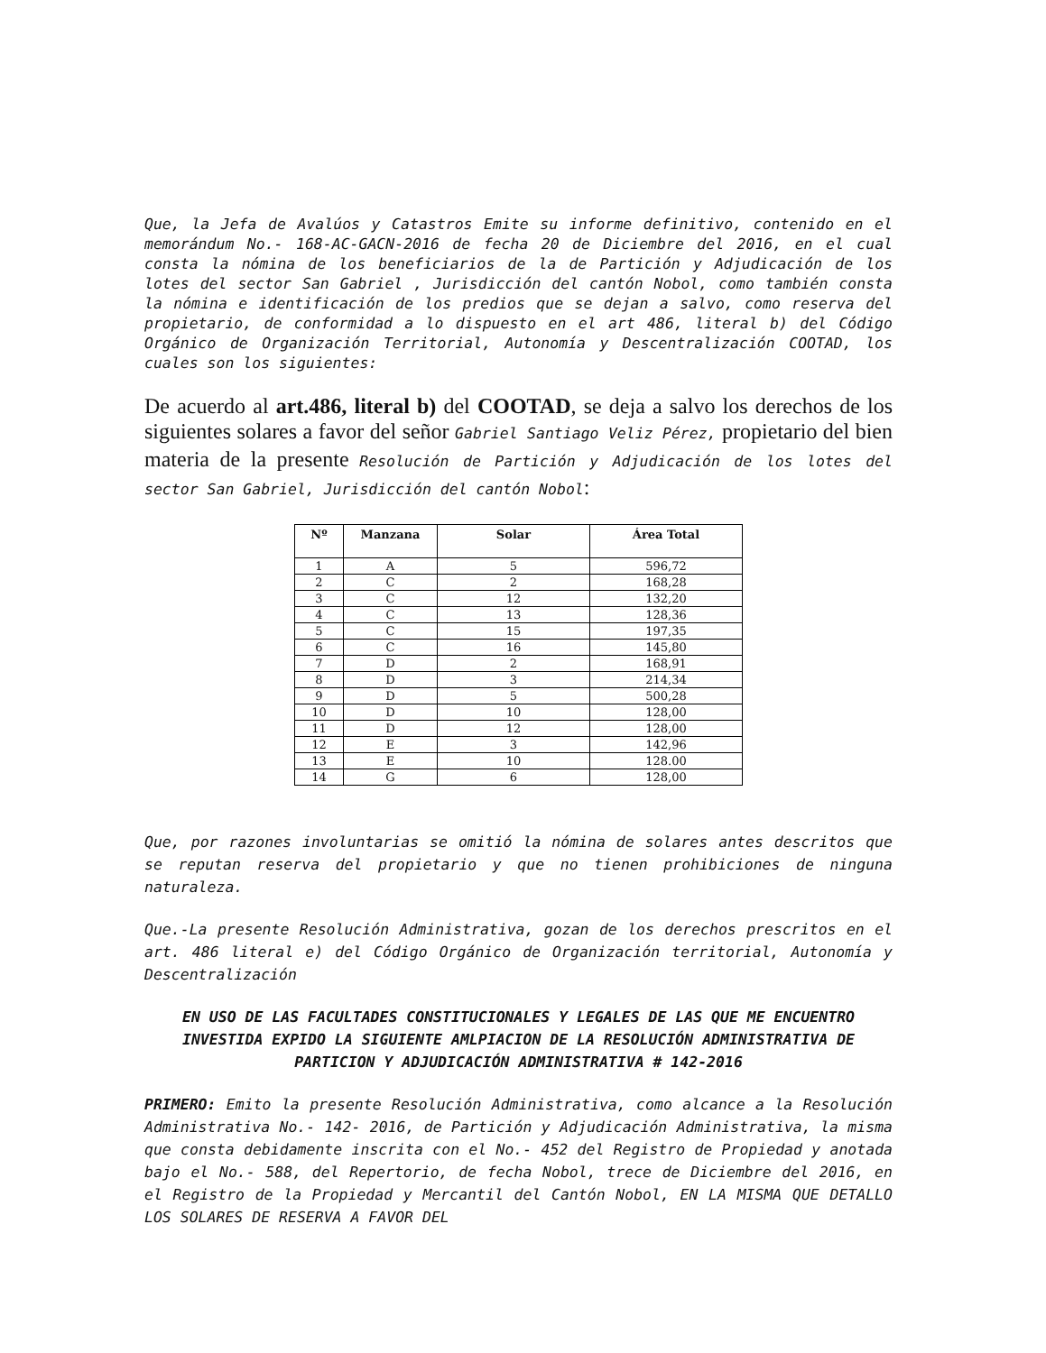Que, la Jefa de Avalúos y Catastros Emite su informe definitivo, contenido en el memorándum No.- 168-AC-GACN-2016 de fecha 20 de Diciembre del 2016, en el cual consta la nómina de los beneficiarios de la de Partición y Adjudicación de los lotes del sector San Gabriel , Jurisdicción del cantón Nobol, como también consta la nómina e identificación de los predios que se dejan a salvo, como reserva del propietario, de conformidad a lo dispuesto en el art 486, literal b) del Código Orgánico de Organización Territorial, Autonomía y Descentralización COOTAD, los cuales son los siguientes:
De acuerdo al art.486, literal b) del COOTAD, se deja a salvo los derechos de los siguientes solares a favor del señor Gabriel Santiago Veliz Pérez, propietario del bien materia de la presente Resolución de Partición y Adjudicación de los lotes del sector San Gabriel, Jurisdicción del cantón Nobol:
| Nº | Manzana | Solar | Área Total |
| --- | --- | --- | --- |
| 1 | A | 5 | 596,72 |
| 2 | C | 2 | 168,28 |
| 3 | C | 12 | 132,20 |
| 4 | C | 13 | 128,36 |
| 5 | C | 15 | 197,35 |
| 6 | C | 16 | 145,80 |
| 7 | D | 2 | 168,91 |
| 8 | D | 3 | 214,34 |
| 9 | D | 5 | 500,28 |
| 10 | D | 10 | 128,00 |
| 11 | D | 12 | 128,00 |
| 12 | E | 3 | 142,96 |
| 13 | E | 10 | 128.00 |
| 14 | G | 6 | 128,00 |
Que, por razones involuntarias se omitió la nómina de solares antes descritos que se reputan reserva del propietario y que no tienen prohibiciones de ninguna naturaleza.
Que.-La presente Resolución Administrativa, gozan de los derechos prescritos en el art. 486 literal e) del Código Orgánico de Organización territorial, Autonomía y Descentralización
EN USO DE LAS FACULTADES CONSTITUCIONALES Y LEGALES DE LAS QUE ME ENCUENTRO INVESTIDA EXPIDO LA SIGUIENTE AMLPIACION DE LA RESOLUCIÓN ADMINISTRATIVA DE PARTICION Y ADJUDICACIÓN ADMINISTRATIVA # 142-2016
PRIMERO: Emito la presente Resolución Administrativa, como alcance a la Resolución Administrativa No.- 142- 2016, de Partición y Adjudicación Administrativa, la misma que consta debidamente inscrita con el No.- 452 del Registro de Propiedad y anotada bajo el No.- 588, del Repertorio, de fecha Nobol, trece de Diciembre del 2016, en el Registro de la Propiedad y Mercantil del Cantón Nobol, EN LA MISMA QUE DETALLO LOS SOLARES DE RESERVA A FAVOR DEL